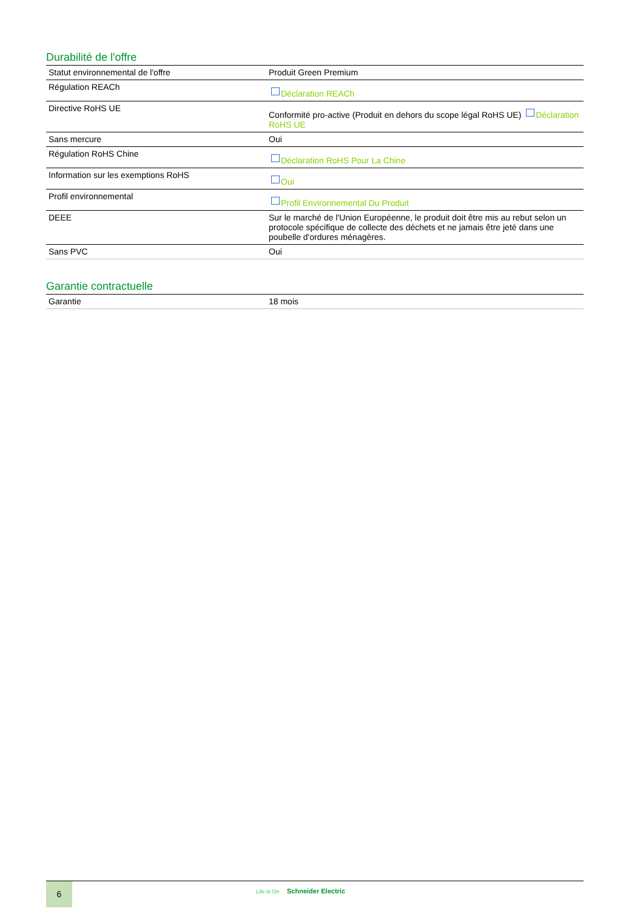Durabilité de l'offre
| Statut environnemental de l'offre | Produit Green Premium |
| Régulation REACh | Déclaration REACh |
| Directive RoHS UE | Conformité pro-active (Produit en dehors du scope légal RoHS UE) Déclaration RoHS UE |
| Sans mercure | Oui |
| Régulation RoHS Chine | Déclaration RoHS Pour La Chine |
| Information sur les exemptions RoHS | Oui |
| Profil environnemental | Profil Environnemental Du Produit |
| DEEE | Sur le marché de l'Union Européenne, le produit doit être mis au rebut selon un protocole spécifique de collecte des déchets et ne jamais être jeté dans une poubelle d'ordures ménagères. |
| Sans PVC | Oui |
Garantie contractuelle
| Garantie | 18 mois |
6
Life Is On Schneider Electric